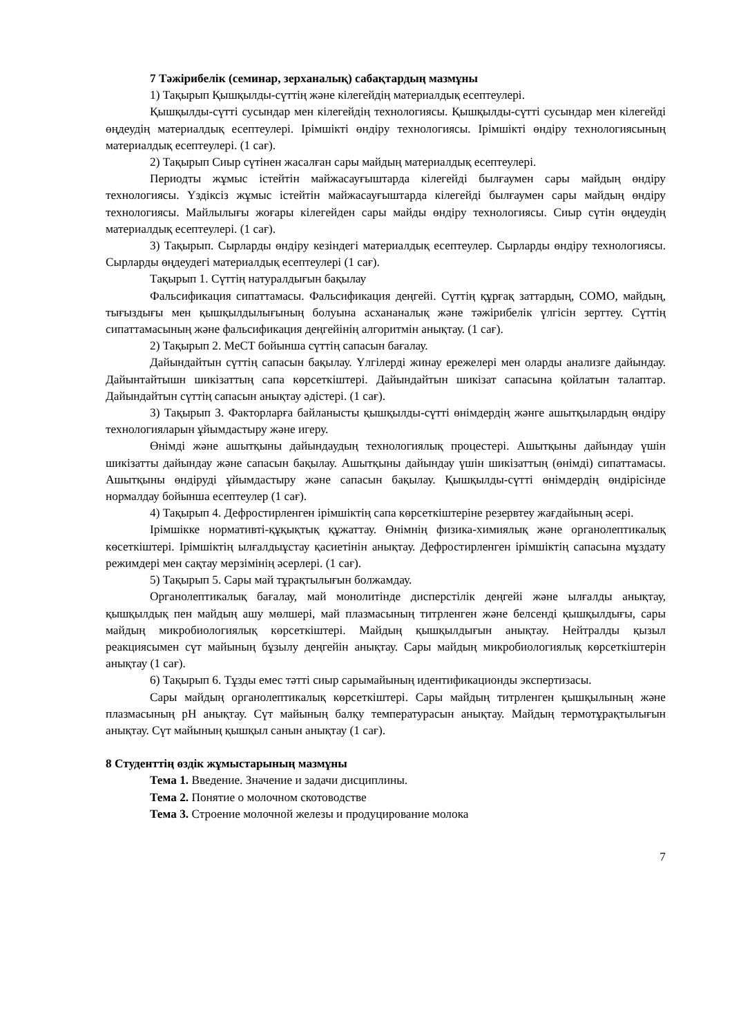7 Тәжірибелік (семинар, зерханалық) сабақтардың мазмұны
1) Тақырып Қышқылды-сүттің және кілегейдің материалдық есептеулері.
Қышқылды-сүтті сусындар мен кілегейдің технологиясы. Қышқылды-сүтті сусындар мен кілегейді өңдеудің материалдық есептеулері. Ірімшікті өндіру технологиясы. Ірімшікті өндіру технологиясының материалдық есептеулері. (1 сағ).
2) Тақырып Сиыр сүтінен жасалған сары майдың материалдық есептеулері.
Периодты жұмыс істейтін майжасауғыштарда кілегейді былғаумен сары майдың өндіру технологиясы. Үздіксіз жұмыс істейтін майжасауғыштарда кілегейді былғаумен сары майдың өндіру технологиясы. Майлылығы жоғары кілегейден сары майды өндіру технологиясы. Сиыр сүтін өңдеудің материалдық есептеулері. (1 сағ).
3) Тақырып. Сырларды өндіру кезіндегі материалдық есептеулер. Сырларды өндіру технологиясы. Сырларды өңдеудегі материалдық есептеулері (1 сағ).
Тақырып 1. Сүттің натуралдығын бақылау
Фальсификация сипаттамасы. Фальсификация деңгейі. Сүттің құрғақ заттардың, СОМО, майдың, тығыздығы мен қышқылдылығының болуына асхананалық және тәжірибелік үлгісін зерттеу. Сүттің сипаттамасының және фальсификация деңгейінің алгоритмін анықтау. (1 сағ).
2) Тақырып 2. МеСТ бойынша сүттің сапасын бағалау.
Дайындайтын сүттің сапасын бақылау. Үлгілерді жинау ережелері мен оларды анализге дайындау. Дайынтайтышн шикізаттың сапа көрсеткіштері. Дайындайтын шикізат сапасына қойлатын талаптар. Дайындайтын сүттің сапасын анықтау әдістері. (1 сағ).
3) Тақырып 3. Факторларға байланысты қышқылды-сүтті өнімдердің жәнге ашытқылардың өндіру технологияларын ұйымдастыру және игеру.
Өнімді және ашытқыны дайындаудың технологиялық процестері. Ашытқыны дайындау үшін шикізатты дайындау және сапасын бақылау. Ашытқыны дайындау үшін шикізаттың (өнімді) сипаттамасы. Ашытқыны өндіруді ұйымдастыру және сапасын бақылау. Қышқылды-сүтті өнімдердің өндірісінде нормалдау бойынша есептеулер (1 сағ).
4) Тақырып 4. Дефростирленген ірімшіктің сапа көрсеткіштеріне резервтеу жағдайының әсері.
Ірімшікке нормативті-құқықтық құжаттау. Өнімнің физика-химиялық және органолептикалық көсеткіштері. Ірімшіктің ылғалдыұстау қасиетінін анықтау. Дефростирленген ірімшіктің сапасына мұздату режимдері мен сақтау мерзімінің әсерлері. (1 сағ).
5) Тақырып 5. Сары май тұрақтылығын болжамдау.
Органолептикалық бағалау, май монолитінде дисперстілік деңгейі және ылғалды анықтау, қышқылдық пен майдың ашу мөлшері, май плазмасының титрленген және белсенді қышқылдығы, сары майдың микробиологиялық көрсеткіштері. Майдың қышқылдығын анықтау. Нейтралды қызыл реакциясымен сүт майының бұзылу деңгейін анықтау. Сары майдың микробиологиялық көрсеткіштерін анықтау (1 сағ).
6) Тақырып 6. Тұзды емес тәтті сиыр сарымайының идентификационды экспертизасы.
Сары майдың органолептикалық көрсеткіштері. Сары майдың титрленген қышқылының және плазмасының pH анықтау. Сүт майының балқу температурасын анықтау. Майдың термотұрақтылығын анықтау. Сүт майының қышқыл санын анықтау (1 сағ).
8 Студенттің өздік жұмыстарының мазмұны
Тема 1. Введение. Значение и задачи дисциплины.
Тема 2. Понятие о молочном скотоводстве
Тема 3. Строение молочной железы и продуцирование молока
7